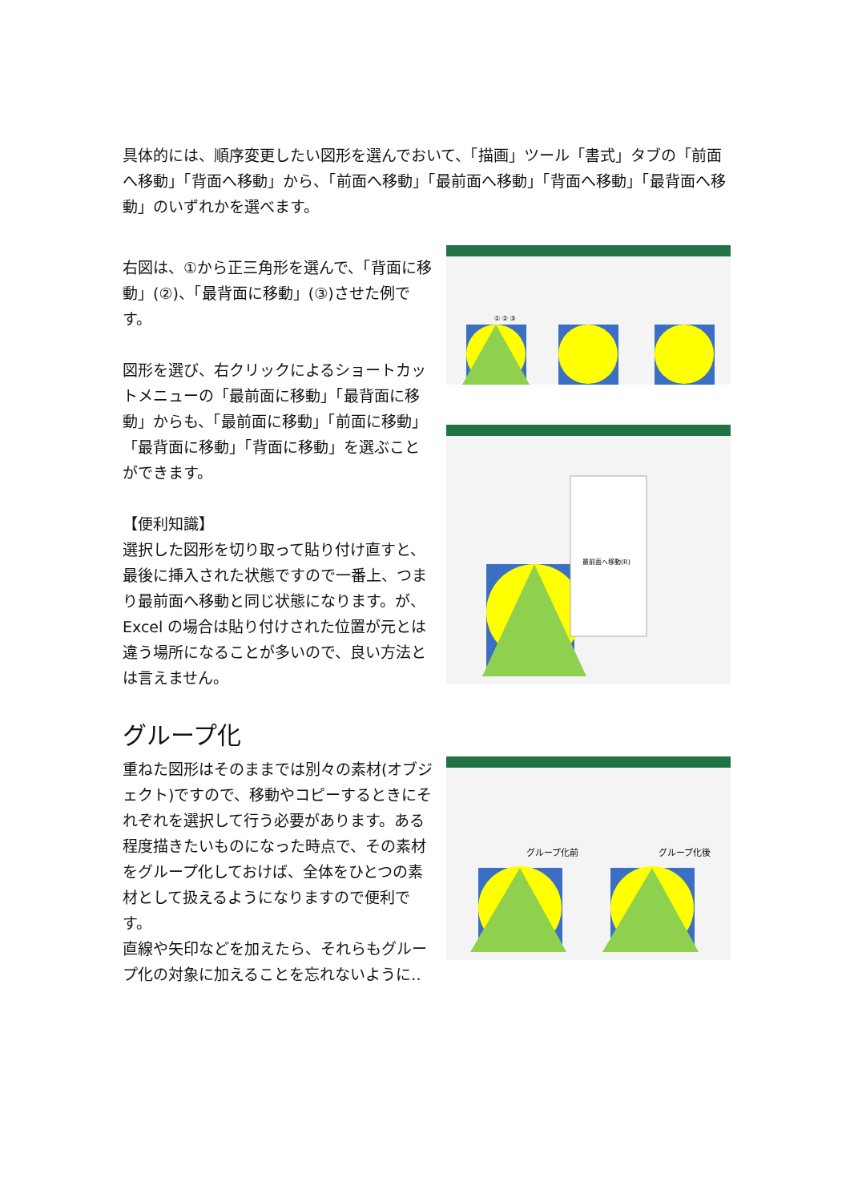具体的には、順序変更したい図形を選んでおいて、「描画」ツール「書式」タブの「前面へ移動」「背面へ移動」から、「前面へ移動」「最前面へ移動」「背面へ移動」「最背面へ移動」のいずれかを選べます。
右図は、①から正三角形を選んで、「背面に移動」(②)、「最背面に移動」(③)させた例です。
図形を選び、右クリックによるショートカットメニューの「最前面に移動」「最背面に移動」からも、「最前面に移動」「前面に移動」「最背面に移動」「背面に移動」を選ぶことができます。
【便利知識】
選択した図形を切り取って貼り付け直すと、最後に挿入された状態ですので一番上、つまり最前面へ移動と同じ状態になります。が、Excel の場合は貼り付けされた位置が元とは違う場所になることが多いので、良い方法とは言えません。
① ② ③
最前面へ移動(R)
グループ化
重ねた図形はそのままでは別々の素材(オブジェクト)ですので、移動やコピーするときにそれぞれを選択して行う必要があります。ある程度描きたいものになった時点で、その素材をグループ化しておけば、全体をひとつの素材として扱えるようになりますので便利です。
直線や矢印などを加えたら、それらもグループ化の対象に加えることを忘れないように‥
グループ化前
グループ化後